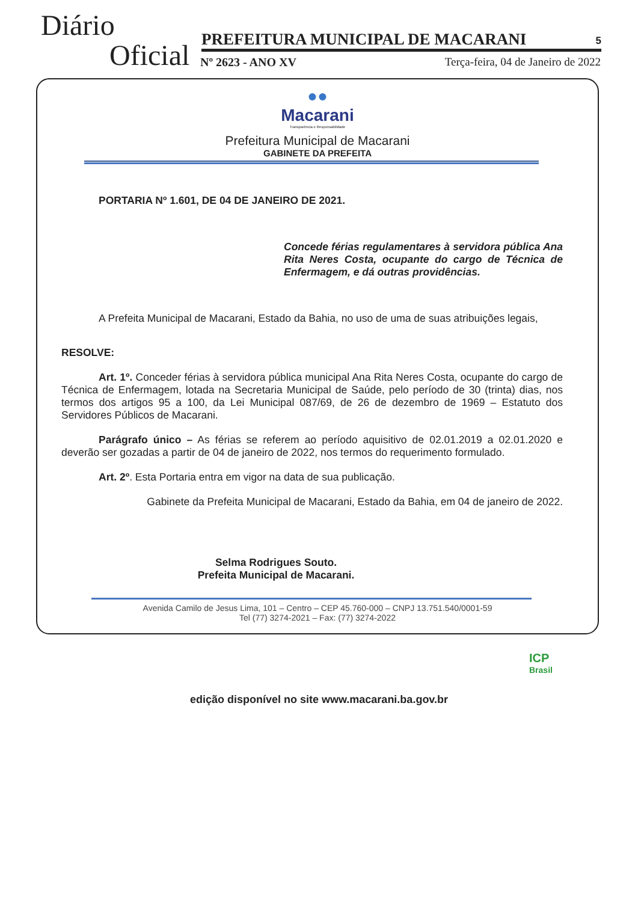Diário
Oficial PREFEITURA MUNICIPAL DE MACARANI 5
Nº 2623 - ANO XV
Terça-feira, 04 de Janeiro de 2022
●●
Macarani
Transparência e Responsabilidade
Prefeitura Municipal de Macarani
GABINETE DA PREFEITA
PORTARIA Nº 1.601, DE 04 DE JANEIRO DE 2021.
Concede férias regulamentares à servidora pública Ana Rita Neres Costa, ocupante do cargo de Técnica de Enfermagem, e dá outras providências.
A Prefeita Municipal de Macarani, Estado da Bahia, no uso de uma de suas atribuições legais,
RESOLVE:
Art. 1º. Conceder férias à servidora pública municipal Ana Rita Neres Costa, ocupante do cargo de Técnica de Enfermagem, lotada na Secretaria Municipal de Saúde, pelo período de 30 (trinta) dias, nos termos dos artigos 95 a 100, da Lei Municipal 087/69, de 26 de dezembro de 1969 – Estatuto dos Servidores Públicos de Macarani.
Parágrafo único – As férias se referem ao período aquisitivo de 02.01.2019 a 02.01.2020 e deverão ser gozadas a partir de 04 de janeiro de 2022, nos termos do requerimento formulado.
Art. 2º. Esta Portaria entra em vigor na data de sua publicação.
Gabinete da Prefeita Municipal de Macarani, Estado da Bahia, em 04 de janeiro de 2022.
Selma Rodrigues Souto.
Prefeita Municipal de Macarani.
Avenida Camilo de Jesus Lima, 101 – Centro – CEP 45.760-000 – CNPJ 13.751.540/0001-59
Tel (77) 3274-2021 – Fax: (77) 3274-2022
ICP
Brasil
edição disponível no site www.macarani.ba.gov.br